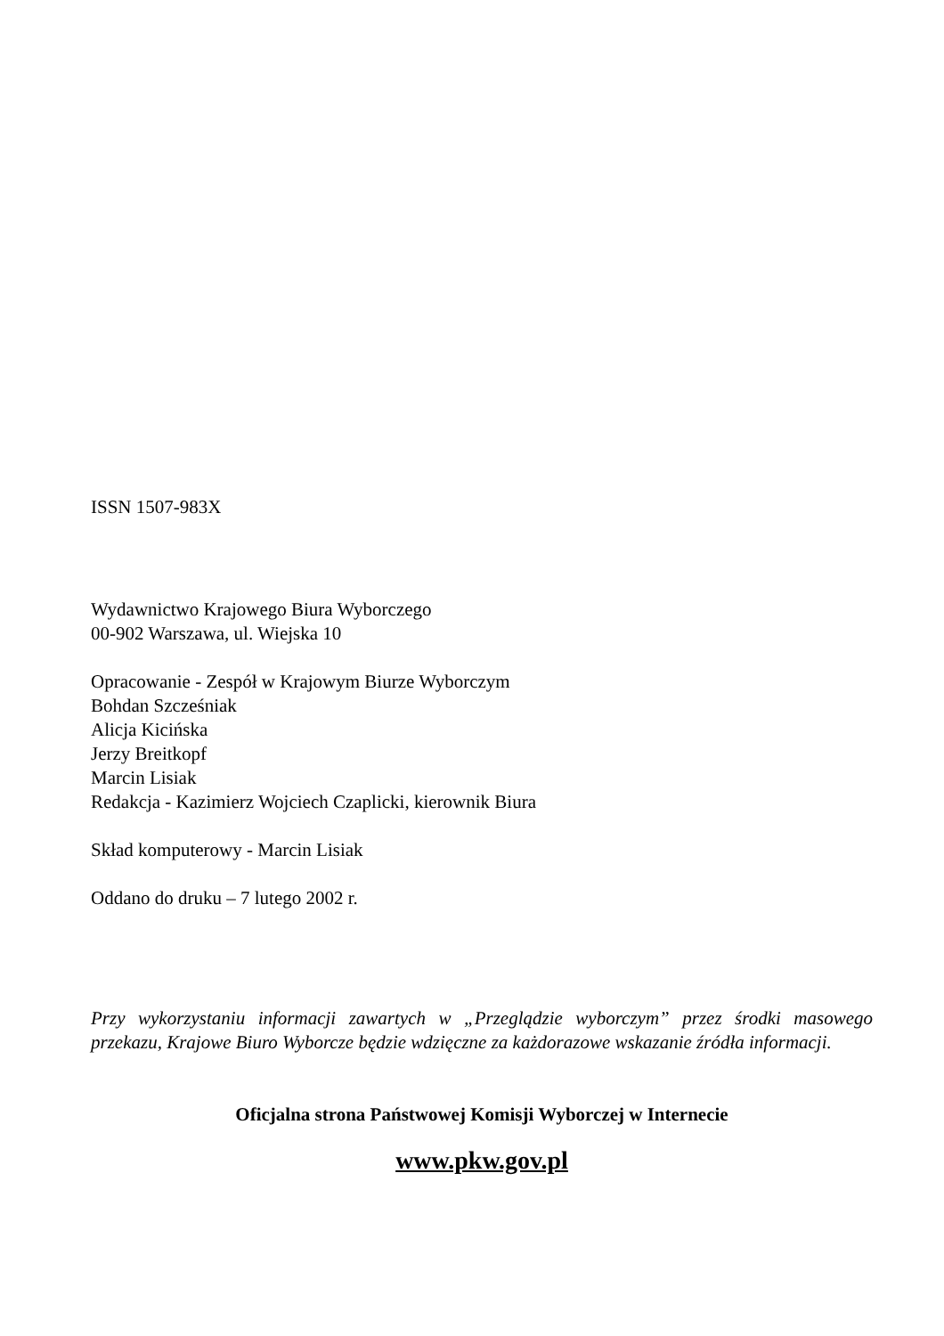ISSN 1507-983X
Wydawnictwo Krajowego Biura Wyborczego
00-902 Warszawa, ul. Wiejska 10
Opracowanie - Zespół w Krajowym Biurze Wyborczym
Bohdan Szcześniak
Alicja Kicińska
Jerzy Breitkopf
Marcin Lisiak
Redakcja - Kazimierz Wojciech Czaplicki, kierownik Biura
Skład komputerowy - Marcin Lisiak
Oddano do druku – 7 lutego 2002 r.
Przy wykorzystaniu informacji zawartych w „Przeglądzie wyborczym” przez środki masowego przekazu, Krajowe Biuro Wyborcze będzie wdzięczne za każdorazowe wskazanie źródła informacji.
Oficjalna strona Państwowej Komisji Wyborczej w Internecie
www.pkw.gov.pl